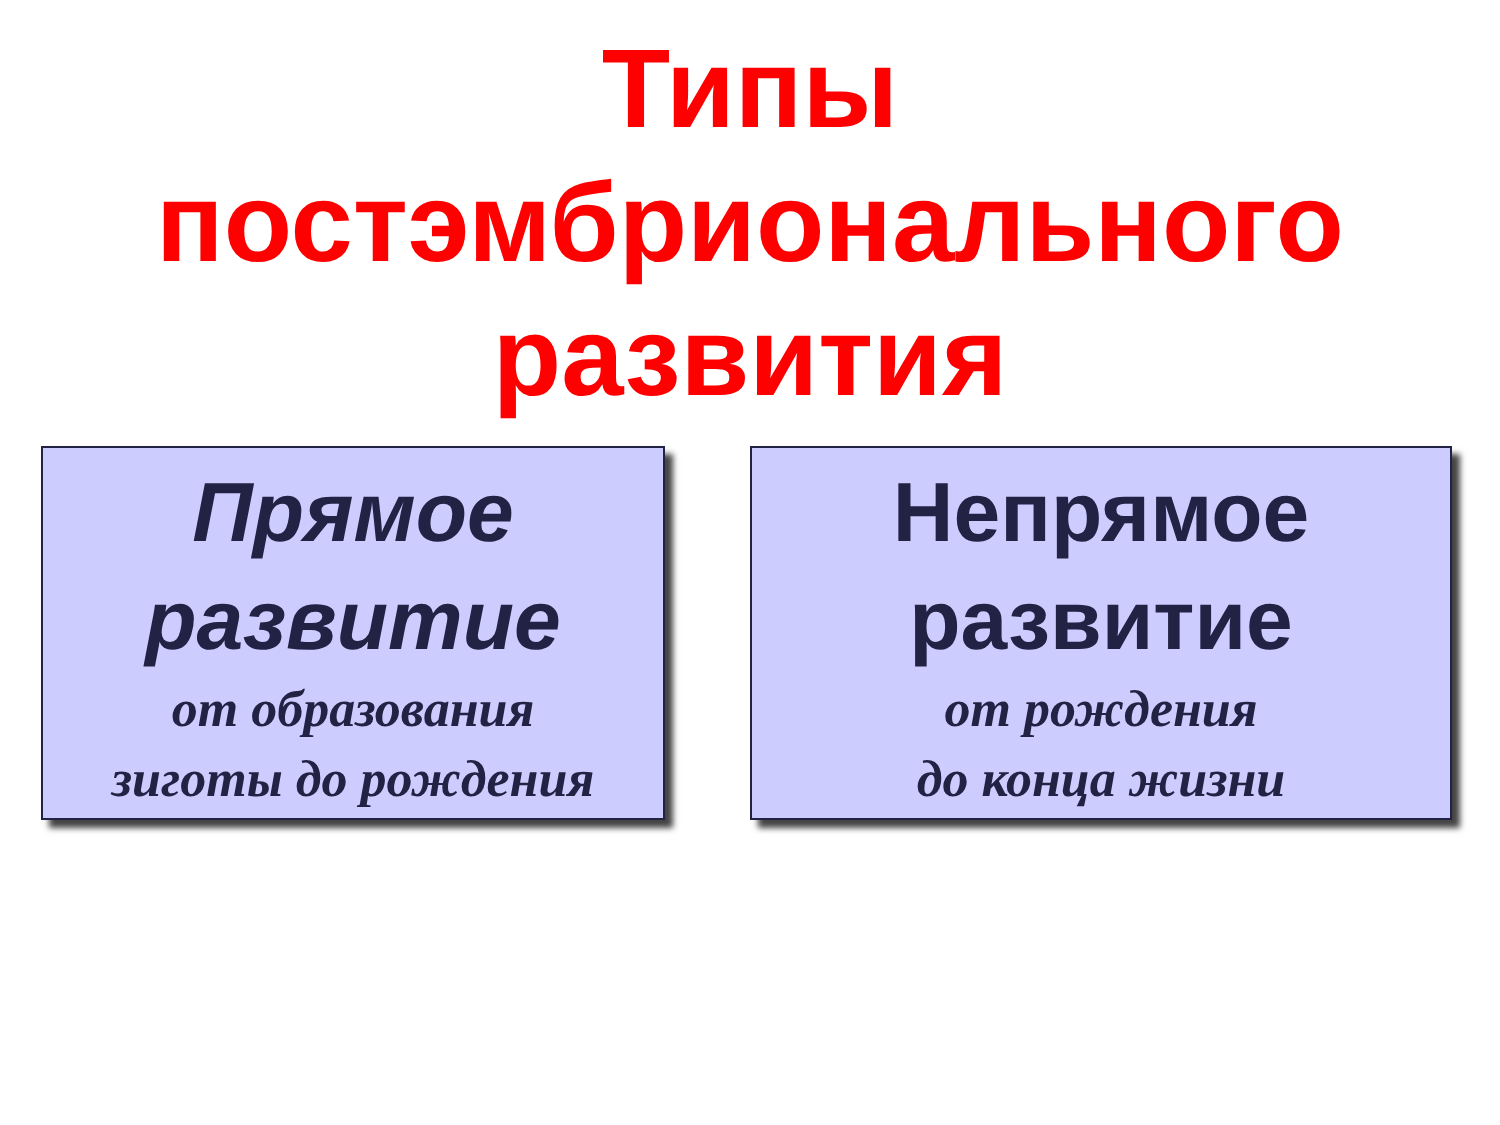Типы
постэмбрионального
развития
Прямое
развитие
от образования
зиготы до рождения
Непрямое
развитие
от рождения
до конца жизни